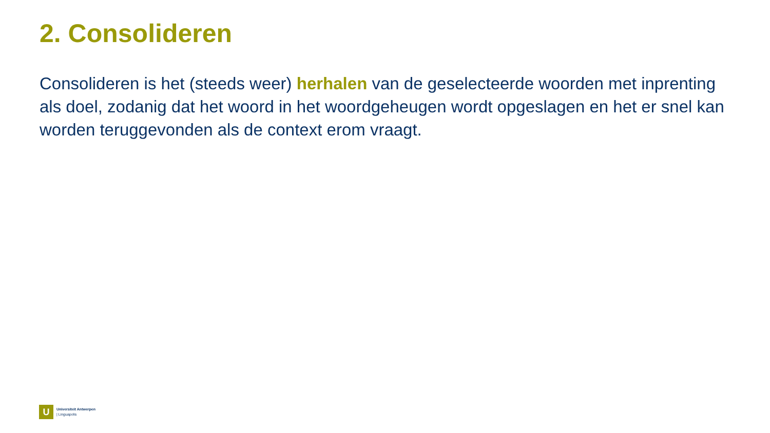2. Consolideren
Consolideren is het (steeds weer) herhalen van de geselecteerde woorden met inprenting als doel, zodanig dat het woord in het woordgeheugen wordt opgeslagen en het er snel kan worden teruggevonden als de context erom vraagt.
U
Universiteit Antwerpen
| Linguapolis